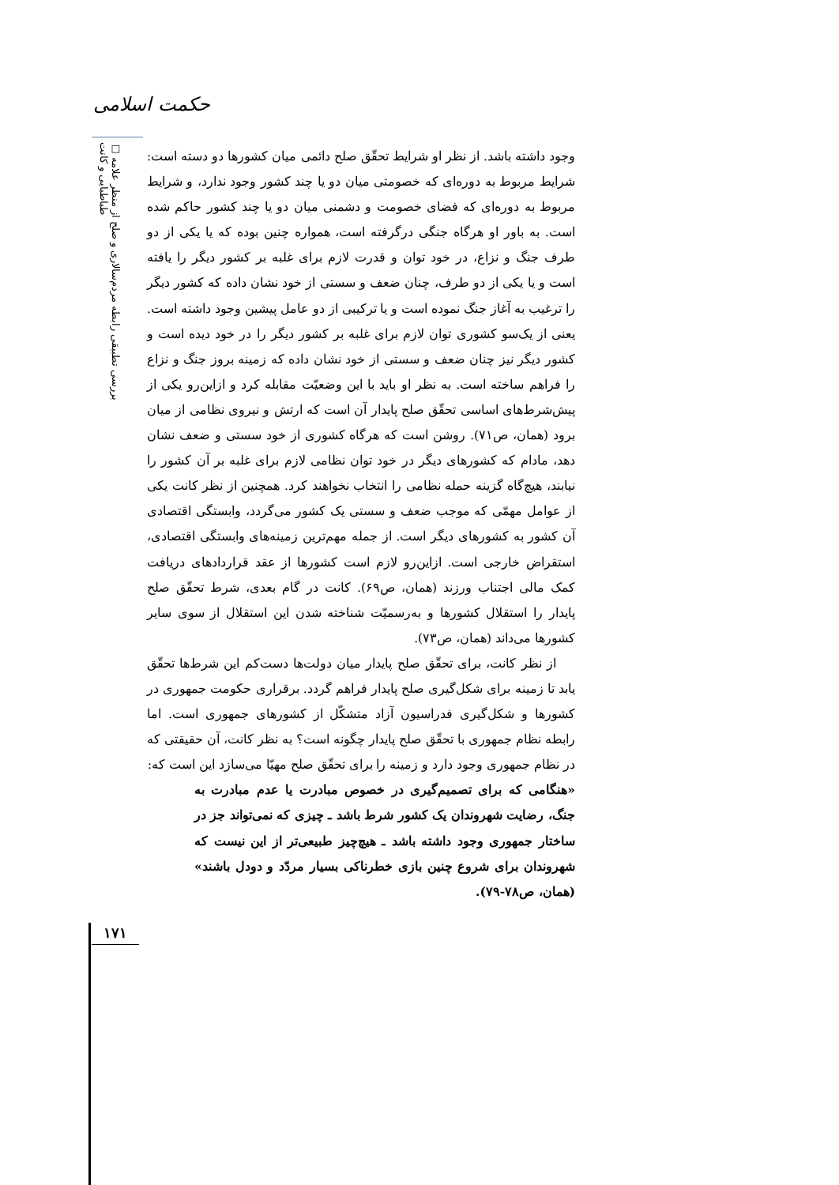حکمت اسلامی
□ بررسی تطبیقی رابطه مردم‌سالاری و صلح از منظر علامه طباطبایی و کانت
وجود داشته باشد. از نظر او شرایط تحقّق صلح دائمی میان کشورها دو دسته است: شرایط مربوط به دوره‌ای که خصومتی میان دو یا چند کشور وجود ندارد، و شرایط مربوط به دوره‌ای که فضای خصومت و دشمنی میان دو یا چند کشور حاکم شده است. به باور او هرگاه جنگی درگرفته است، همواره چنین بوده که یا یکی از دو طرف جنگ و نزاع، در خود توان و قدرت لازم برای غلبه بر کشور دیگر را یافته است و یا یکی از دو طرف، چنان ضعف و سستی از خود نشان داده که کشور دیگر را ترغیب به آغاز جنگ نموده است و یا ترکیبی از دو عامل پیشین وجود داشته است. یعنی از یک‌سو کشوری توان لازم برای غلبه بر کشور دیگر را در خود دیده است و کشور دیگر نیز چنان ضعف و سستی از خود نشان داده که زمینه بروز جنگ و نزاع را فراهم ساخته است. به نظر او باید با این وضعیّت مقابله کرد و ازاین‌رو یکی از پیش‌شرط‌های اساسی تحقّق صلح پایدار آن است که ارتش و نیروی نظامی از میان برود (همان، ص۷۱). روشن است که هرگاه کشوری از خود سستی و ضعف نشان دهد، مادام که کشورهای دیگر در خود توان نظامی لازم برای غلبه بر آن کشور را نیابند، هیچ‌گاه گزینه حمله نظامی را انتخاب نخواهند کرد. همچنین از نظر کانت یکی از عوامل مهمّی که موجب ضعف و سستی یک کشور می‌گردد، وابستگی اقتصادی آن کشور به کشورهای دیگر است. از جمله مهم‌ترین زمینه‌های وابستگی اقتصادی، استقراض خارجی است. ازاین‌رو لازم است کشورها از عقد قراردادهای دریافت کمک مالی اجتناب ورزند (همان، ص۶۹). کانت در گام بعدی، شرط تحقّق صلح پایدار را استقلال کشورها و به‌رسمیّت شناخته شدن این استقلال از سوی سایر کشورها می‌داند (همان، ص۷۳).
از نظر کانت، برای تحقّق صلح پایدار میان دولت‌ها دست‌کم این شرط‌ها تحقّق یابد تا زمینه برای شکل‌گیری صلح پایدار فراهم گردد. برقراری حکومت جمهوری در کشورها و شکل‌گیری فدراسیون آزاد متشکّل از کشورهای جمهوری است. اما رابطه نظام جمهوری با تحقّق صلح پایدار چگونه است؟ به نظر کانت، آن حقیقتی که در نظام جمهوری وجود دارد و زمینه را برای تحقّق صلح مهیّا می‌سازد این است که:
«هنگامی که برای تصمیم‌گیری در خصوص مبادرت یا عدم مبادرت به جنگ، رضایت شهروندان یک کشور شرط باشد ـ چیزی که نمی‌تواند جز در ساختار جمهوری وجود داشته باشد ـ هیچ‌چیز طبیعی‌تر از این نیست که شهروندان برای شروع چنین بازی خطرناکی بسیار مردّد و دودل باشند» (همان، ص۷۸-۷۹).
۱۷۱